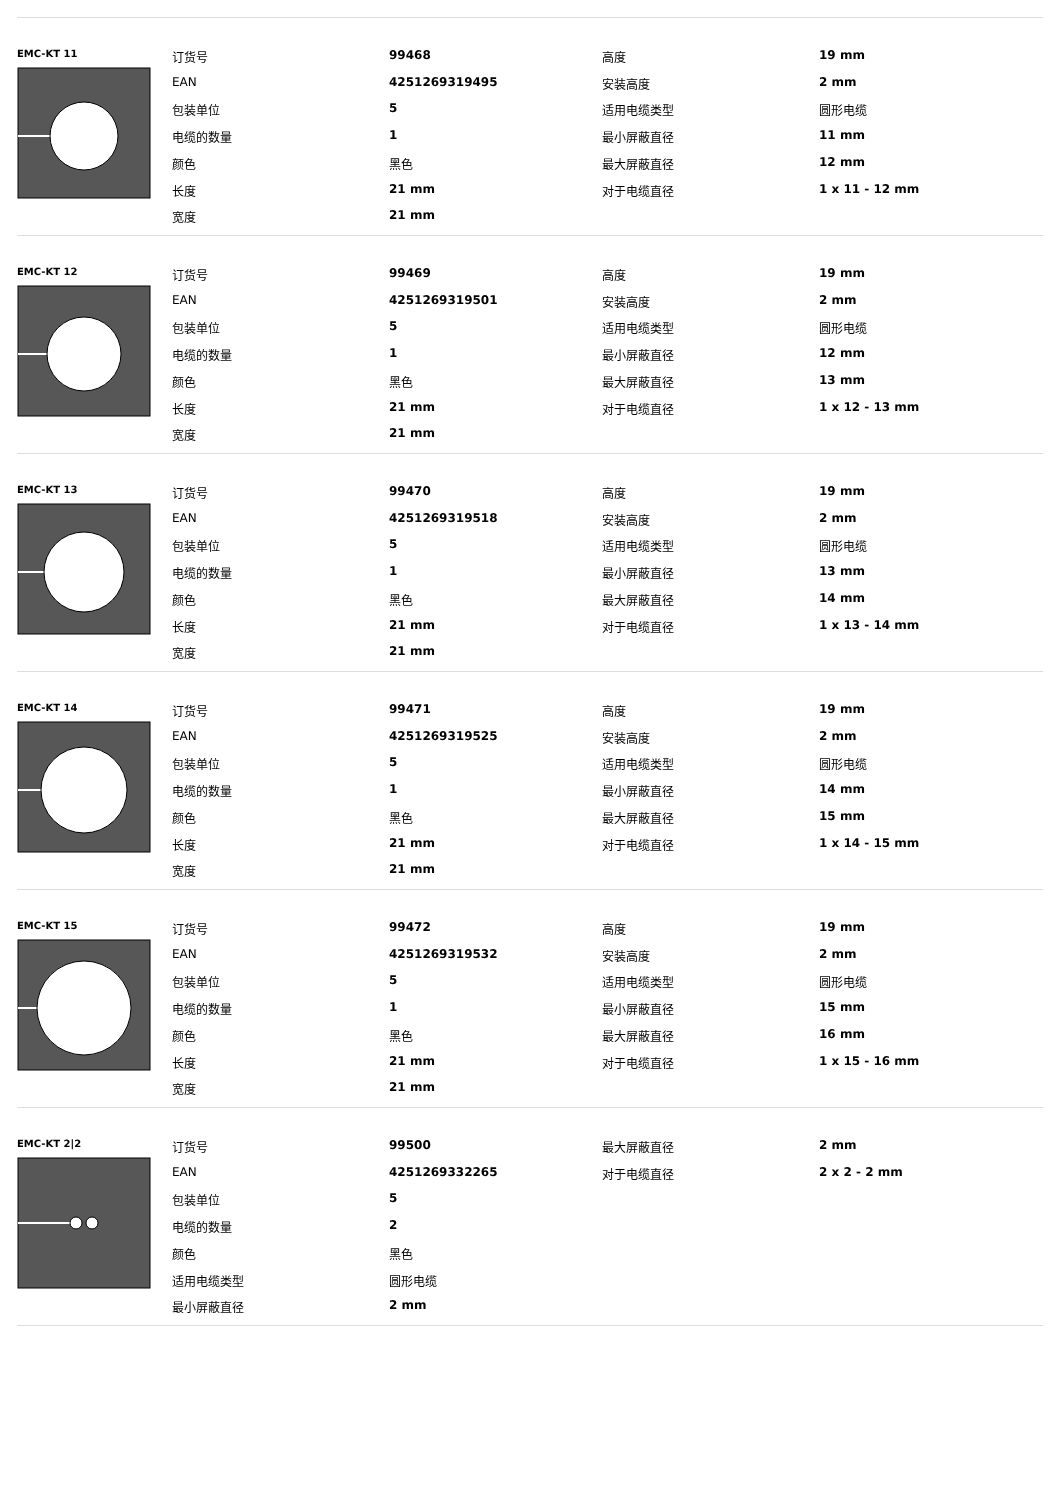EMC-KT 11
| 订货号 | 99468 | 高度 | 19 mm |
| EAN | 4251269319495 | 安装高度 | 2 mm |
| 包装单位 | 5 | 适用电缆类型 | 圆形电缆 |
| 电缆的数量 | 1 | 最小屏蔽直径 | 11 mm |
| 颜色 | 黑色 | 最大屏蔽直径 | 12 mm |
| 长度 | 21 mm | 对于电缆直径 | 1 x 11 - 12 mm |
| 宽度 | 21 mm | | |
EMC-KT 12
| 订货号 | 99469 | 高度 | 19 mm |
| EAN | 4251269319501 | 安装高度 | 2 mm |
| 包装单位 | 5 | 适用电缆类型 | 圆形电缆 |
| 电缆的数量 | 1 | 最小屏蔽直径 | 12 mm |
| 颜色 | 黑色 | 最大屏蔽直径 | 13 mm |
| 长度 | 21 mm | 对于电缆直径 | 1 x 12 - 13 mm |
| 宽度 | 21 mm | | |
EMC-KT 13
| 订货号 | 99470 | 高度 | 19 mm |
| EAN | 4251269319518 | 安装高度 | 2 mm |
| 包装单位 | 5 | 适用电缆类型 | 圆形电缆 |
| 电缆的数量 | 1 | 最小屏蔽直径 | 13 mm |
| 颜色 | 黑色 | 最大屏蔽直径 | 14 mm |
| 长度 | 21 mm | 对于电缆直径 | 1 x 13 - 14 mm |
| 宽度 | 21 mm | | |
EMC-KT 14
| 订货号 | 99471 | 高度 | 19 mm |
| EAN | 4251269319525 | 安装高度 | 2 mm |
| 包装单位 | 5 | 适用电缆类型 | 圆形电缆 |
| 电缆的数量 | 1 | 最小屏蔽直径 | 14 mm |
| 颜色 | 黑色 | 最大屏蔽直径 | 15 mm |
| 长度 | 21 mm | 对于电缆直径 | 1 x 14 - 15 mm |
| 宽度 | 21 mm | | |
EMC-KT 15
| 订货号 | 99472 | 高度 | 19 mm |
| EAN | 4251269319532 | 安装高度 | 2 mm |
| 包装单位 | 5 | 适用电缆类型 | 圆形电缆 |
| 电缆的数量 | 1 | 最小屏蔽直径 | 15 mm |
| 颜色 | 黑色 | 最大屏蔽直径 | 16 mm |
| 长度 | 21 mm | 对于电缆直径 | 1 x 15 - 16 mm |
| 宽度 | 21 mm | | |
EMC-KT 2|2
| 订货号 | 99500 | 最大屏蔽直径 | 2 mm |
| EAN | 4251269332265 | 对于电缆直径 | 2 x 2 - 2 mm |
| 包装单位 | 5 | | |
| 电缆的数量 | 2 | | |
| 颜色 | 黑色 | | |
| 适用电缆类型 | 圆形电缆 | | |
| 最小屏蔽直径 | 2 mm | | |